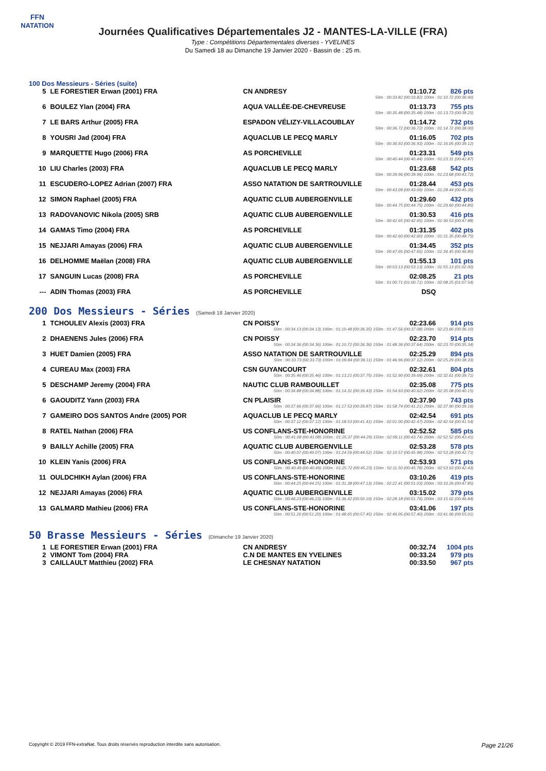FFN
NATATION
Journées Qualificatives Départementales J2 - MANTES-LA-VILLE (FRA)
Type : Compétitions Départementales diverses - YVELINES
Du Samedi 18 au Dimanche 19 Janvier 2020 - Bassin de : 25 m.
100 Dos Messieurs - Séries (suite)
| 5 | LE FORESTIER Erwan (2001) FRA | CN ANDRESY | 01:10.72 | 826 pts |
| 50m : 00:33.82 (00:33.82) 100m : 01:10.72 (00:36.90) | | | | |
| 6 | BOULEZ Ylan (2004) FRA | AQUA VALLÉE-DE-CHEVREUSE | 01:13.73 | 755 pts |
| 50m : 00:35.48 (00:35.48) 100m : 01:13.73 (00:38.25) | | | | |
| 7 | LE BARS Arthur (2005) FRA | ESPADON VÉLIZY-VILLACOUBLAY | 01:14.72 | 732 pts |
| 50m : 00:36.72 (00:36.72) 100m : 01:14.72 (00:38.00) | | | | |
| 8 | YOUSRI Jad (2004) FRA | AQUACLUB LE PECQ MARLY | 01:16.05 | 702 pts |
| 50m : 00:36.93 (00:36.93) 100m : 01:16.05 (00:39.12) | | | | |
| 9 | MARQUETTE Hugo (2006) FRA | AS PORCHEVILLE | 01:23.31 | 549 pts |
| 50m : 00:40.44 (00:40.44) 100m : 01:23.31 (00:42.87) | | | | |
| 10 | LIU Charles (2003) FRA | AQUACLUB LE PECQ MARLY | 01:23.68 | 542 pts |
| 50m : 00:39.96 (00:39.96) 100m : 01:23.68 (00:43.72) | | | | |
| 11 | ESCUDERO-LOPEZ Adrian (2007) FRA | ASSO NATATION DE SARTROUVILLE | 01:28.44 | 453 pts |
| 50m : 00:43.09 (00:43.09) 100m : 01:28.44 (00:45.35) | | | | |
| 12 | SIMON Raphael (2005) FRA | AQUATIC CLUB AUBERGENVILLE | 01:29.60 | 432 pts |
| 50m : 00:44.75 (00:44.75) 100m : 01:29.60 (00:44.85) | | | | |
| 13 | RADOVANOVIC Nikola (2005) SRB | AQUATIC CLUB AUBERGENVILLE | 01:30.53 | 416 pts |
| 50m : 00:42.65 (00:42.65) 100m : 01:30.53 (00:47.88) | | | | |
| 14 | GAMAS Timo (2004) FRA | AS PORCHEVILLE | 01:31.35 | 402 pts |
| 50m : 00:42.60 (00:42.60) 100m : 01:31.35 (00:48.75) | | | | |
| 15 | NEJJARI Amayas (2006) FRA | AQUATIC CLUB AUBERGENVILLE | 01:34.45 | 352 pts |
| 50m : 00:47.65 (00:47.65) 100m : 01:34.45 (00:46.80) | | | | |
| 16 | DELHOMME Maëlan (2008) FRA | AQUATIC CLUB AUBERGENVILLE | 01:55.13 | 101 pts |
| 50m : 00:53.13 (00:53.13) 100m : 01:55.13 (01:02.00) | | | | |
| 17 | SANGUIN Lucas (2008) FRA | AS PORCHEVILLE | 02:08.25 | 21 pts |
| 50m : 01:00.71 (01:00.71) 100m : 02:08.25 (01:07.54) | | | | |
| --- | ADIN Thomas (2003) FRA | AS PORCHEVILLE | DSQ | |
200 Dos Messieurs - Séries (Samedi 18 Janvier 2020)
| 1 | TCHOULEV Alexis (2003) FRA | CN POISSY | 02:23.66 | 914 pts |
| 50m : 00:34.13 (00:34.13) 100m : 01:10.48 (00:36.35) 150m : 01:47.56 (00:37.08) 200m : 02:23.66 (00:36.10) | | | | |
| 2 | DHAENENS Jules (2006) FRA | CN POISSY | 02:23.70 | 914 pts |
| 50m : 00:34.36 (00:34.36) 100m : 01:10.72 (00:36.36) 150m : 01:48.36 (00:37.64) 200m : 02:23.70 (00:35.34) | | | | |
| 3 | HUET Damien (2005) FRA | ASSO NATATION DE SARTROUVILLE | 02:25.29 | 894 pts |
| 50m : 00:33.73 (00:33.73) 100m : 01:09.84 (00:36.11) 150m : 01:46.96 (00:37.12) 200m : 02:25.29 (00:38.33) | | | | |
| 4 | CUREAU Max (2003) FRA | CSN GUYANCOURT | 02:32.61 | 804 pts |
| 50m : 00:35.46 (00:35.46) 100m : 01:13.21 (00:37.75) 150m : 01:52.90 (00:39.69) 200m : 02:32.61 (00:39.71) | | | | |
| 5 | DESCHAMP Jeremy (2004) FRA | NAUTIC CLUB RAMBOUILLET | 02:35.08 | 775 pts |
| 50m : 00:34.88 (00:34.88) 100m : 01:14.31 (00:39.43) 150m : 01:54.93 (00:40.62) 200m : 02:35.08 (00:40.15) | | | | |
| 6 | GAOUDITZ Yann (2003) FRA | CN PLAISIR | 02:37.90 | 743 pts |
| 50m : 00:37.66 (00:37.66) 100m : 01:17.53 (00:39.87) 150m : 01:58.74 (00:41.21) 200m : 02:37.90 (00:39.16) | | | | |
| 7 | GAMEIRO DOS SANTOS Andre (2005) POR | AQUACLUB LE PECQ MARLY | 02:42.54 | 691 pts |
| 50m : 00:37.12 (00:37.12) 100m : 01:18.53 (00:41.41) 150m : 02:01.00 (00:42.47) 200m : 02:42.54 (00:41.54) | | | | |
| 8 | RATEL Nathan (2006) FRA | US CONFLANS-STE-HONORINE | 02:52.52 | 585 pts |
| 50m : 00:41.08 (00:41.08) 100m : 01:25.37 (00:44.29) 150m : 02:09.11 (00:43.74) 200m : 02:52.52 (00:43.41) | | | | |
| 9 | BAILLY Achille (2005) FRA | AQUATIC CLUB AUBERGENVILLE | 02:53.28 | 578 pts |
| 50m : 00:40.07 (00:40.07) 100m : 01:24.59 (00:44.52) 150m : 02:10.57 (00:45.98) 200m : 02:53.28 (00:42.71) | | | | |
| 10 | KLEIN Yanis (2006) FRA | US CONFLANS-STE-HONORINE | 02:53.93 | 571 pts |
| 50m : 00:40.49 (00:40.49) 100m : 01:25.72 (00:45.23) 150m : 02:11.50 (00:45.78) 200m : 02:53.93 (00:42.43) | | | | |
| 11 | OULDCHIKH Aylan (2006) FRA | US CONFLANS-STE-HONORINE | 03:10.26 | 419 pts |
| 50m : 00:44.25 (00:44.25) 100m : 01:31.38 (00:47.13) 150m : 02:22.41 (00:51.03) 200m : 03:10.26 (00:47.85) | | | | |
| 12 | NEJJARI Amayas (2006) FRA | AQUATIC CLUB AUBERGENVILLE | 03:15.02 | 379 pts |
| 50m : 00:46.23 (00:46.23) 100m : 01:36.42 (00:50.19) 150m : 02:28.18 (00:51.76) 200m : 03:15.02 (00:46.84) | | | | |
| 13 | GALMARD Mathieu (2006) FRA | US CONFLANS-STE-HONORINE | 03:41.06 | 197 pts |
| 50m : 00:51.20 (00:51.20) 100m : 01:48.65 (00:57.45) 150m : 02:46.05 (00:57.40) 200m : 03:41.06 (00:55.01) | | | | |
50 Brasse Messieurs - Séries (Dimanche 19 Janvier 2020)
| 1 | LE FORESTIER Erwan (2001) FRA | CN ANDRESY | 00:32.74 | 1004 pts |
| 2 | VIMONT Tom (2004) FRA | C.N DE MANTES EN YVELINES | 00:33.24 | 979 pts |
| 3 | CAILLAULT Matthieu (2002) FRA | LE CHESNAY NATATION | 00:33.50 | 967 pts |
Copyright © 2019 FFN-extraNat. Tous droits réservés reproduction interdite sans autorisation. Page 21/26